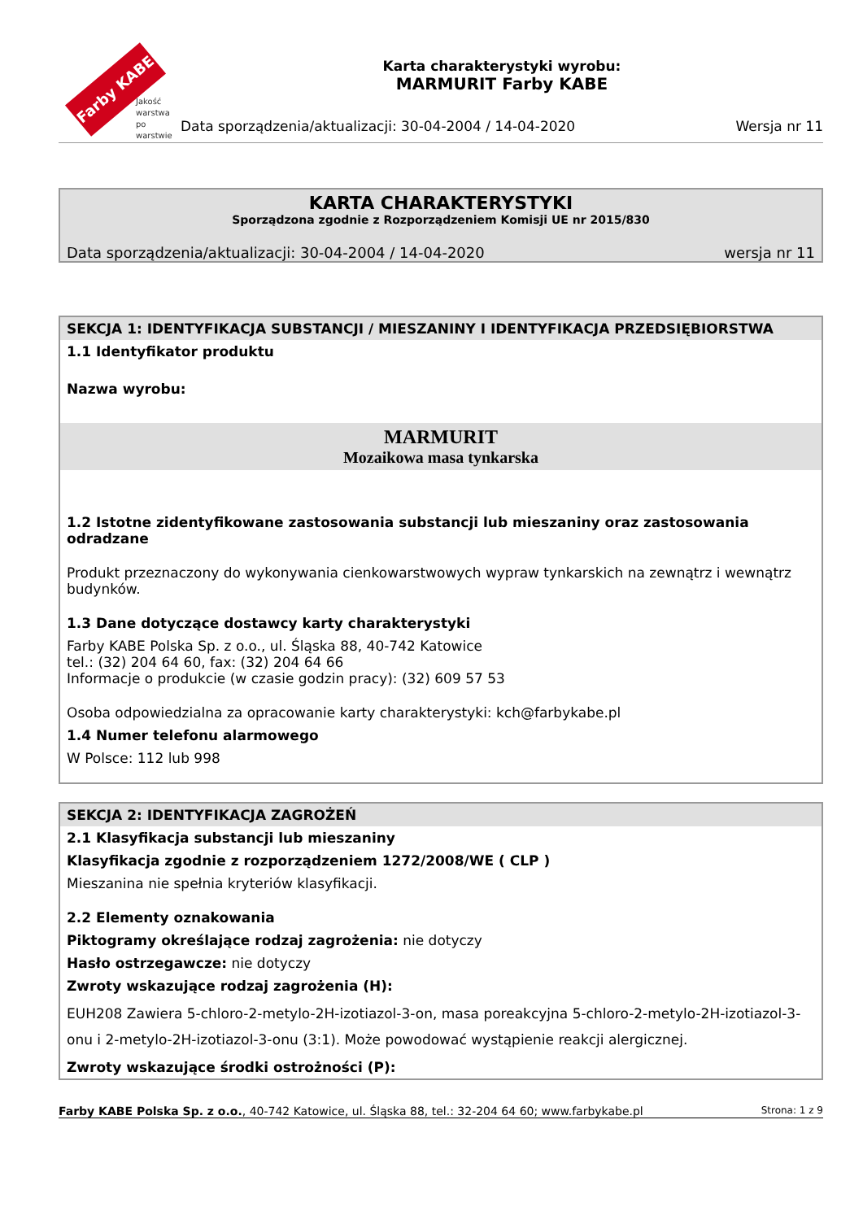Farby KABE
Jakość
warstwa
po warstwie
Karta charakterystyki wyrobu:
MARMURIT Farby KABE
Data sporządzenia/aktualizacji: 30-04-2004 / 14-04-2020 Wersja nr 11
KARTA CHARAKTERYSTYKI
Sporządzona zgodnie z Rozporządzeniem Komisji UE nr 2015/830
Data sporządzenia/aktualizacji: 30-04-2004 / 14-04-2020 wersja nr 11
SEKCJA 1: IDENTYFIKACJA SUBSTANCJI / MIESZANINY I IDENTYFIKACJA PRZEDSIĘBIORSTWA
1.1 Identyfikator produktu
Nazwa wyrobu:
MARMURIT
Mozaikowa masa tynkarska
1.2 Istotne zidentyfikowane zastosowania substancji lub mieszaniny oraz zastosowania odradzane
Produkt przeznaczony do wykonywania cienkowarstwowych wypraw tynkarskich na zewnątrz i wewnątrz budynków.
1.3 Dane dotyczące dostawcy karty charakterystyki
Farby KABE Polska Sp. z o.o., ul. Śląska 88, 40-742 Katowice
tel.: (32) 204 64 60, fax: (32) 204 64 66
Informacje o produkcie (w czasie godzin pracy): (32) 609 57 53
Osoba odpowiedzialna za opracowanie karty charakterystyki: kch@farbykabe.pl
1.4 Numer telefonu alarmowego
W Polsce: 112 lub 998
SEKCJA 2: IDENTYFIKACJA ZAGROŻEŃ
2.1 Klasyfikacja substancji lub mieszaniny
Klasyfikacja zgodnie z rozporządzeniem 1272/2008/WE ( CLP )
Mieszanina nie spełnia kryteriów klasyfikacji.
2.2 Elementy oznakowania
Piktogramy określające rodzaj zagrożenia: nie dotyczy
Hasło ostrzegawcze: nie dotyczy
Zwroty wskazujące rodzaj zagrożenia (H):
EUH208 Zawiera 5-chloro-2-metylo-2H-izotiazol-3-on, masa poreakcyjna 5-chloro-2-metylo-2H-izotiazol-3-onu i 2-metylo-2H-izotiazol-3-onu (3:1). Może powodować wystąpienie reakcji alergicznej.
Zwroty wskazujące środki ostrożności (P):
Farby KABE Polska Sp. z o.o., 40-742 Katowice, ul. Śląska 88, tel.: 32-204 64 60; www.farbykabe.pl Strona: 1 z 9